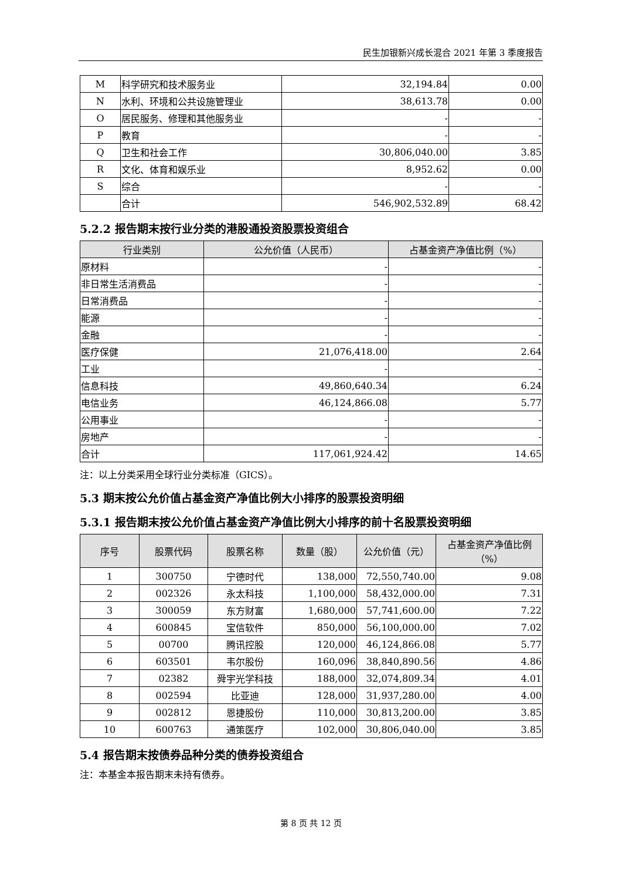民生加银新兴成长混合 2021 年第 3 季度报告
| M | 科学研究和技术服务业 | 32,194.84 | 0.00 |
| N | 水利、环境和公共设施管理业 | 38,613.78 | 0.00 |
| O | 居民服务、修理和其他服务业 | - | - |
| P | 教育 | - | - |
| Q | 卫生和社会工作 | 30,806,040.00 | 3.85 |
| R | 文化、体育和娱乐业 | 8,952.62 | 0.00 |
| S | 综合 | - | - |
| | 合计 | 546,902,532.89 | 68.42 |
5.2.2 报告期末按行业分类的港股通投资股票投资组合
| 行业类别 | 公允价值（人民币） | 占基金资产净值比例（%） |
| --- | --- | --- |
| 原材料 | - | - |
| 非日常生活消费品 | - | - |
| 日常消费品 | - | - |
| 能源 | - | - |
| 金融 | - | - |
| 医疗保健 | 21,076,418.00 | 2.64 |
| 工业 | - | - |
| 信息科技 | 49,860,640.34 | 6.24 |
| 电信业务 | 46,124,866.08 | 5.77 |
| 公用事业 | - | - |
| 房地产 | - | - |
| 合计 | 117,061,924.42 | 14.65 |
注：以上分类采用全球行业分类标准（GICS）。
5.3 期末按公允价值占基金资产净值比例大小排序的股票投资明细
5.3.1 报告期末按公允价值占基金资产净值比例大小排序的前十名股票投资明细
| 序号 | 股票代码 | 股票名称 | 数量（股） | 公允价值（元） | 占基金资产净值比例（%） |
| --- | --- | --- | --- | --- | --- |
| 1 | 300750 | 宁德时代 | 138,000 | 72,550,740.00 | 9.08 |
| 2 | 002326 | 永太科技 | 1,100,000 | 58,432,000.00 | 7.31 |
| 3 | 300059 | 东方财富 | 1,680,000 | 57,741,600.00 | 7.22 |
| 4 | 600845 | 宝信软件 | 850,000 | 56,100,000.00 | 7.02 |
| 5 | 00700 | 腾讯控股 | 120,000 | 46,124,866.08 | 5.77 |
| 6 | 603501 | 韦尔股份 | 160,096 | 38,840,890.56 | 4.86 |
| 7 | 02382 | 舜宇光学科技 | 188,000 | 32,074,809.34 | 4.01 |
| 8 | 002594 | 比亚迪 | 128,000 | 31,937,280.00 | 4.00 |
| 9 | 002812 | 恩捷股份 | 110,000 | 30,813,200.00 | 3.85 |
| 10 | 600763 | 通策医疗 | 102,000 | 30,806,040.00 | 3.85 |
5.4 报告期末按债券品种分类的债券投资组合
注：本基金本报告期末未持有债券。
第 8 页 共 12 页